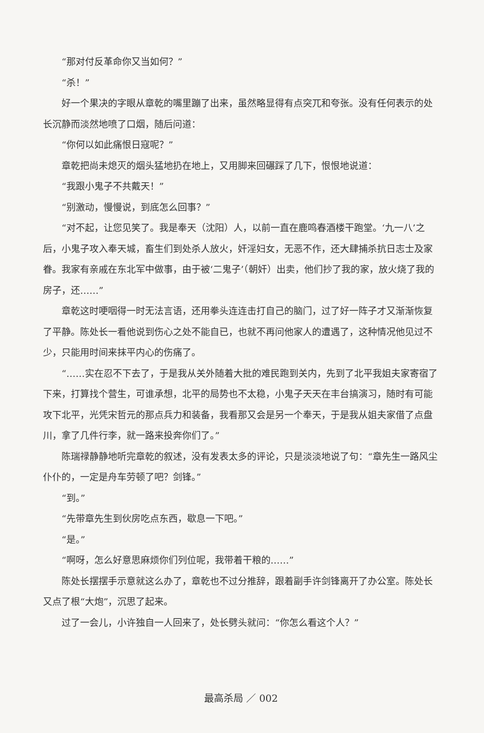“那对付反革命你又当如何？”
“杀！”
好一个果决的字眼从章乾的嘴里蹦了出来，虽然略显得有点突兀和夸张。没有任何表示的处长沉静而淡然地喷了口烟，随后问道：
“你何以如此痛恨日寇呢？”
章乾把尚未熄灭的烟头猛地扔在地上，又用脚来回碾踩了几下，恨恨地说道：
“我跟小鬼子不共戴天！”
“别激动，慢慢说，到底怎么回事？”
“对不起，让您见笑了。我是奉天（沈阳）人，以前一直在鹿鸣春酒楼干跑堂。‘九一八’之后，小鬼子攻入奉天城，畜生们到处杀人放火，奸淫妇女，无恶不作，还大肆捕杀抗日志士及家眷。我家有亲戚在东北军中做事，由于被‘二鬼子’（朝奸）出卖，他们抄了我的家，放火烧了我的房子，还……”
章乾这时哽咽得一时无法言语，还用拳头连连击打自己的脑门，过了好一阵子才又渐渐恢复了平静。陈处长一看他说到伤心之处不能自已，也就不再问他家人的遭遇了，这种情况他见过不少，只能用时间来抹平内心的伤痛了。
“……实在忍不下去了，于是我从关外随着大批的难民跑到关内，先到了北平我姐夫家寄宿了下来，打算找个营生，可谁承想，北平的局势也不太稳，小鬼子天天在丰台搞演习，随时有可能攻下北平，光凭宋哲元的那点兵力和装备，我看那又会是另一个奉天，于是我从姐夫家借了点盘川，拿了几件行李，就一路来投奔你们了。”
陈瑞禄静静地听完章乾的叙述，没有发表太多的评论，只是淡淡地说了句：“章先生一路风尘仆仆的，一定是舟车劳顿了吧？剑锋。”
“到。”
“先带章先生到伙房吃点东西，歇息一下吧。”
“是。”
“啊呀，怎么好意思麻烦你们列位呢，我带着干粮的……”
陈处长摆摆手示意就这么办了，章乾也不过分推辞，跟着副手许剑锋离开了办公室。陈处长又点了根“大炮”，沉思了起来。
过了一会儿，小许独自一人回来了，处长劈头就问：“你怎么看这个人？”
最高杀局 ／ 002